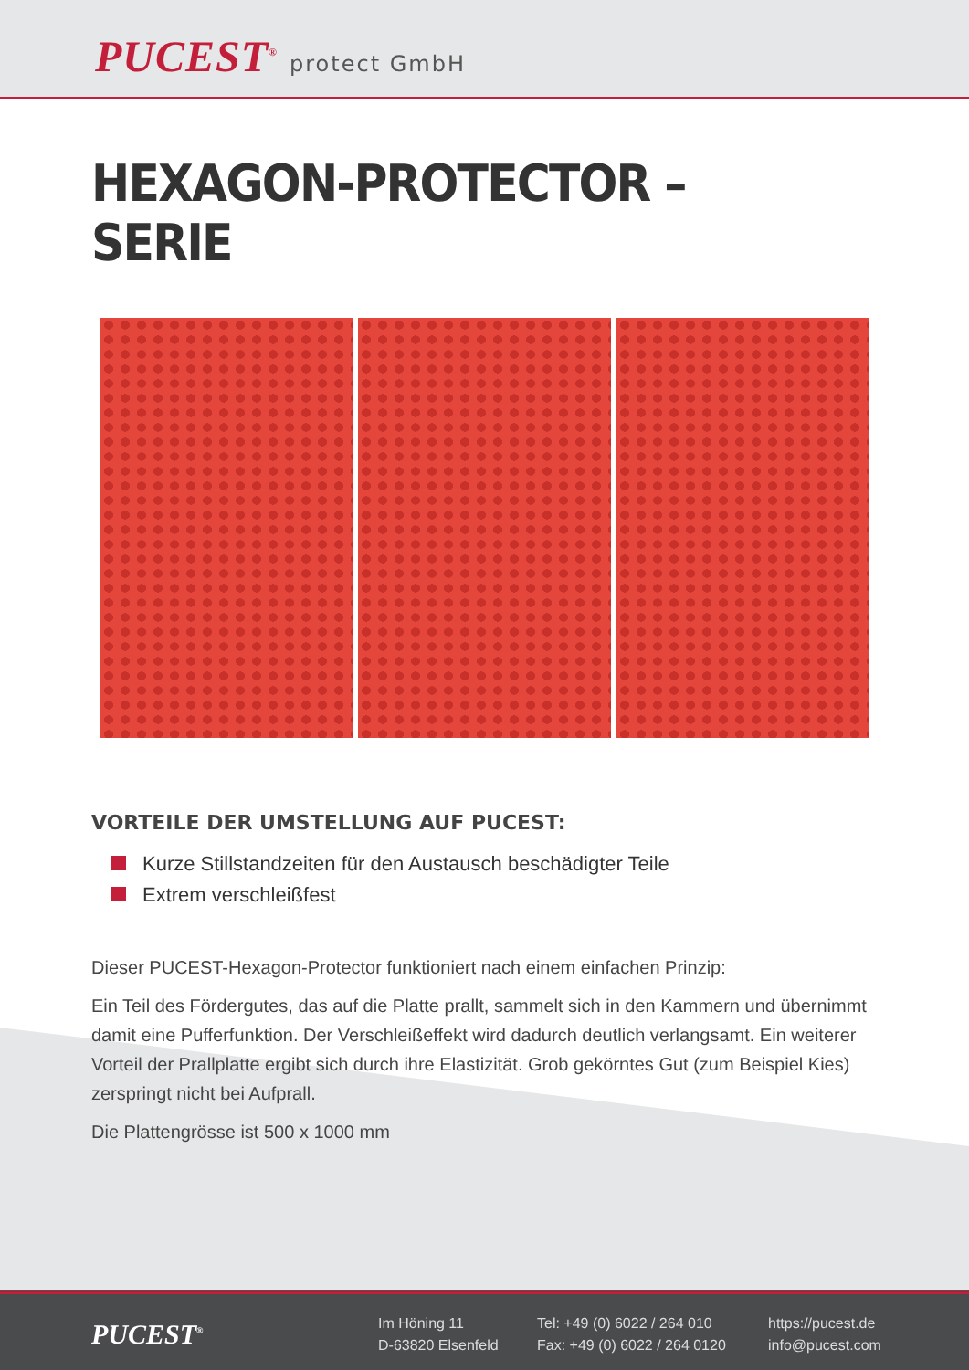PUCEST<sup>®</sup> protect GmbH
HEXAGON-PROTECTOR – SERIE
VORTEILE DER UMSTELLUNG AUF PUCEST:
Kurze Stillstandzeiten für den Austausch beschädigter Teile
Extrem verschleißfest
Dieser PUCEST-Hexagon-Protector funktioniert nach einem einfachen Prinzip:
Ein Teil des Fördergutes, das auf die Platte prallt, sammelt sich in den Kammern und übernimmt damit eine Pufferfunktion. Der Verschleißeffekt wird dadurch deutlich verlangsamt. Ein weiterer Vorteil der Prallplatte ergibt sich durch ihre Elastizität. Grob gekörntes Gut (zum Beispiel Kies) zerspringt nicht bei Aufprall.
Die Plattengrösse ist 500 x 1000 mm
PUCEST<sup>®</sup>
Im Höning 11
D-63820 Elsenfeld
Tel: +49 (0) 6022 / 264 010
Fax: +49 (0) 6022 / 264 0120
https://pucest.de
info@pucest.com